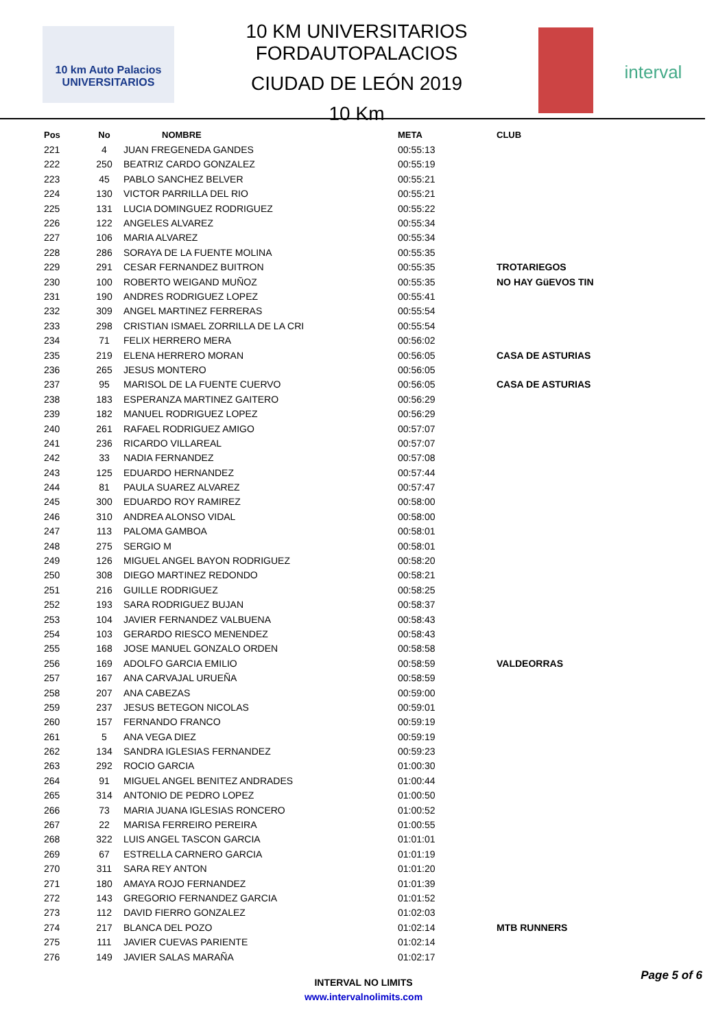10 km Auto Palacios UNIVERSITARIOS
10 KM UNIVERSITARIOS FORDAUTOPALACIOS
CIUDAD DE LEÓN 2019
10 Km
interval
| Pos | No | NOMBRE | META | CLUB |
| --- | --- | --- | --- | --- |
| 221 | 4 | JUAN FREGENEDA GANDES | 00:55:13 | |
| 222 | 250 | BEATRIZ CARDO GONZALEZ | 00:55:19 | |
| 223 | 45 | PABLO SANCHEZ BELVER | 00:55:21 | |
| 224 | 130 | VICTOR PARRILLA DEL RIO | 00:55:21 | |
| 225 | 131 | LUCIA DOMINGUEZ RODRIGUEZ | 00:55:22 | |
| 226 | 122 | ANGELES ALVAREZ | 00:55:34 | |
| 227 | 106 | MARIA ALVAREZ | 00:55:34 | |
| 228 | 286 | SORAYA DE LA FUENTE MOLINA | 00:55:35 | |
| 229 | 291 | CESAR FERNANDEZ BUITRON | 00:55:35 | TROTARIEGOS |
| 230 | 100 | ROBERTO WEIGAND MUÑOZ | 00:55:35 | NO HAY GüEVOS TIN |
| 231 | 190 | ANDRES RODRIGUEZ LOPEZ | 00:55:41 | |
| 232 | 309 | ANGEL MARTINEZ FERRERAS | 00:55:54 | |
| 233 | 298 | CRISTIAN ISMAEL ZORRILLA DE LA CRI | 00:55:54 | |
| 234 | 71 | FELIX HERRERO MERA | 00:56:02 | |
| 235 | 219 | ELENA HERRERO MORAN | 00:56:05 | CASA DE ASTURIAS |
| 236 | 265 | JESUS MONTERO | 00:56:05 | |
| 237 | 95 | MARISOL DE LA FUENTE CUERVO | 00:56:05 | CASA DE ASTURIAS |
| 238 | 183 | ESPERANZA MARTINEZ GAITERO | 00:56:29 | |
| 239 | 182 | MANUEL RODRIGUEZ LOPEZ | 00:56:29 | |
| 240 | 261 | RAFAEL RODRIGUEZ AMIGO | 00:57:07 | |
| 241 | 236 | RICARDO VILLAREAL | 00:57:07 | |
| 242 | 33 | NADIA FERNANDEZ | 00:57:08 | |
| 243 | 125 | EDUARDO HERNANDEZ | 00:57:44 | |
| 244 | 81 | PAULA SUAREZ ALVAREZ | 00:57:47 | |
| 245 | 300 | EDUARDO ROY RAMIREZ | 00:58:00 | |
| 246 | 310 | ANDREA ALONSO VIDAL | 00:58:00 | |
| 247 | 113 | PALOMA GAMBOA | 00:58:01 | |
| 248 | 275 | SERGIO M | 00:58:01 | |
| 249 | 126 | MIGUEL ANGEL BAYON RODRIGUEZ | 00:58:20 | |
| 250 | 308 | DIEGO MARTINEZ REDONDO | 00:58:21 | |
| 251 | 216 | GUILLE RODRIGUEZ | 00:58:25 | |
| 252 | 193 | SARA RODRIGUEZ BUJAN | 00:58:37 | |
| 253 | 104 | JAVIER FERNANDEZ VALBUENA | 00:58:43 | |
| 254 | 103 | GERARDO RIESCO MENENDEZ | 00:58:43 | |
| 255 | 168 | JOSE MANUEL GONZALO ORDEN | 00:58:58 | |
| 256 | 169 | ADOLFO GARCIA EMILIO | 00:58:59 | VALDEORRAS |
| 257 | 167 | ANA CARVAJAL URUEÑA | 00:58:59 | |
| 258 | 207 | ANA CABEZAS | 00:59:00 | |
| 259 | 237 | JESUS BETEGON NICOLAS | 00:59:01 | |
| 260 | 157 | FERNANDO FRANCO | 00:59:19 | |
| 261 | 5 | ANA VEGA DIEZ | 00:59:19 | |
| 262 | 134 | SANDRA IGLESIAS FERNANDEZ | 00:59:23 | |
| 263 | 292 | ROCIO GARCIA | 01:00:30 | |
| 264 | 91 | MIGUEL ANGEL BENITEZ ANDRADES | 01:00:44 | |
| 265 | 314 | ANTONIO DE PEDRO LOPEZ | 01:00:50 | |
| 266 | 73 | MARIA JUANA IGLESIAS RONCERO | 01:00:52 | |
| 267 | 22 | MARISA FERREIRO PEREIRA | 01:00:55 | |
| 268 | 322 | LUIS ANGEL TASCON GARCIA | 01:01:01 | |
| 269 | 67 | ESTRELLA CARNERO GARCIA | 01:01:19 | |
| 270 | 311 | SARA REY ANTON | 01:01:20 | |
| 271 | 180 | AMAYA ROJO FERNANDEZ | 01:01:39 | |
| 272 | 143 | GREGORIO FERNANDEZ GARCIA | 01:01:52 | |
| 273 | 112 | DAVID FIERRO GONZALEZ | 01:02:03 | |
| 274 | 217 | BLANCA DEL POZO | 01:02:14 | MTB RUNNERS |
| 275 | 111 | JAVIER CUEVAS PARIENTE | 01:02:14 | |
| 276 | 149 | JAVIER SALAS MARAÑA | 01:02:17 | |
Page 5 of 6
INTERVAL NO LIMITS
www.intervalnolimits.com